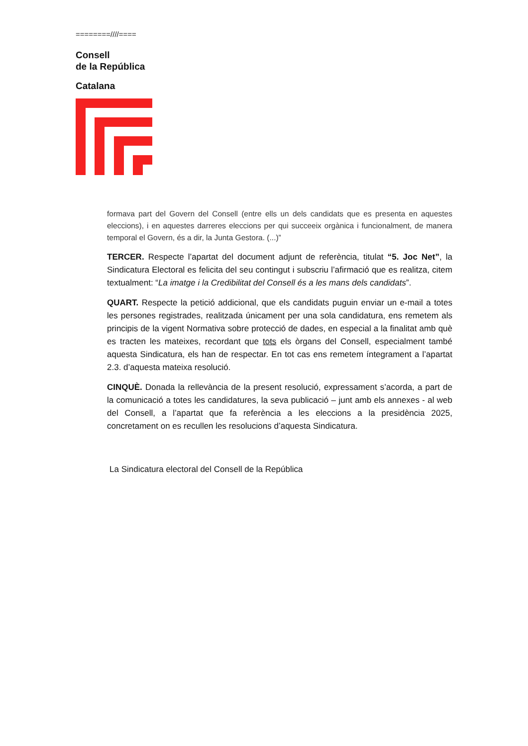========////====
Consell
de la República
Catalana
formava part del Govern del Consell (entre ells un dels candidats que es presenta en aquestes eleccions), i en aquestes darreres eleccions per qui succeeix orgànica i funcionalment, de manera temporal el Govern, és a dir, la Junta Gestora. (...)”
TERCER. Respecte l’apartat del document adjunt de referència, titulat “5. Joc Net”, la Sindicatura Electoral es felicita del seu contingut i subscriu l’afirmació que es realitza, citem textualment: “La imatge i la Credibilitat del Consell és a les mans dels candidats”.
QUART. Respecte la petició addicional, que els candidats puguin enviar un e-mail a totes les persones registrades, realitzada únicament per una sola candidatura, ens remetem als principis de la vigent Normativa sobre protecció de dades, en especial a la finalitat amb què es tracten les mateixes, recordant que tots els òrgans del Consell, especialment també aquesta Sindicatura, els han de respectar. En tot cas ens remetem íntegrament a l’apartat 2.3. d’aquesta mateixa resolució.
CINQUÈ. Donada la rellevància de la present resolució, expressament s’acorda, a part de la comunicació a totes les candidatures, la seva publicació – junt amb els annexes - al web del Consell, a l’apartat que fa referència a les eleccions a la presidència 2025, concretament on es recullen les resolucions d’aquesta Sindicatura.
La Sindicatura electoral del Consell de la República